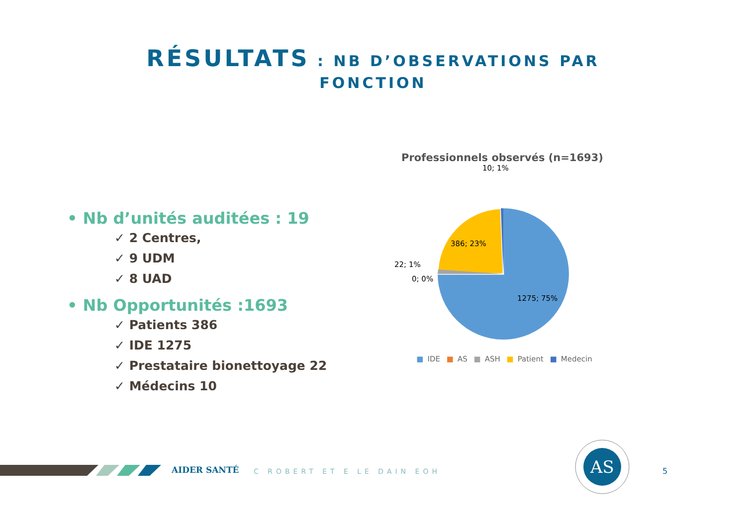RÉSULTATS : NB D’OBSERVATIONS PAR
FONCTION
• Nb d’unités auditées : 19
✓ 2 Centres,
✓ 9 UDM
✓ 8 UAD
• Nb Opportunités :1693
✓ Patients 386
✓ IDE 1275
✓ Prestataire bionettoyage 22
✓ Médecins 10
Professionnels observés (n=1693)
10; 1%
386; 23%
22; 1%
0; 0%
1275; 75%
■ IDE ■ AS ■ ASH ■ Patient ■ Medecin
AIDER SANTÉ C ROBERT ET E LE DAIN EOH
AS
5